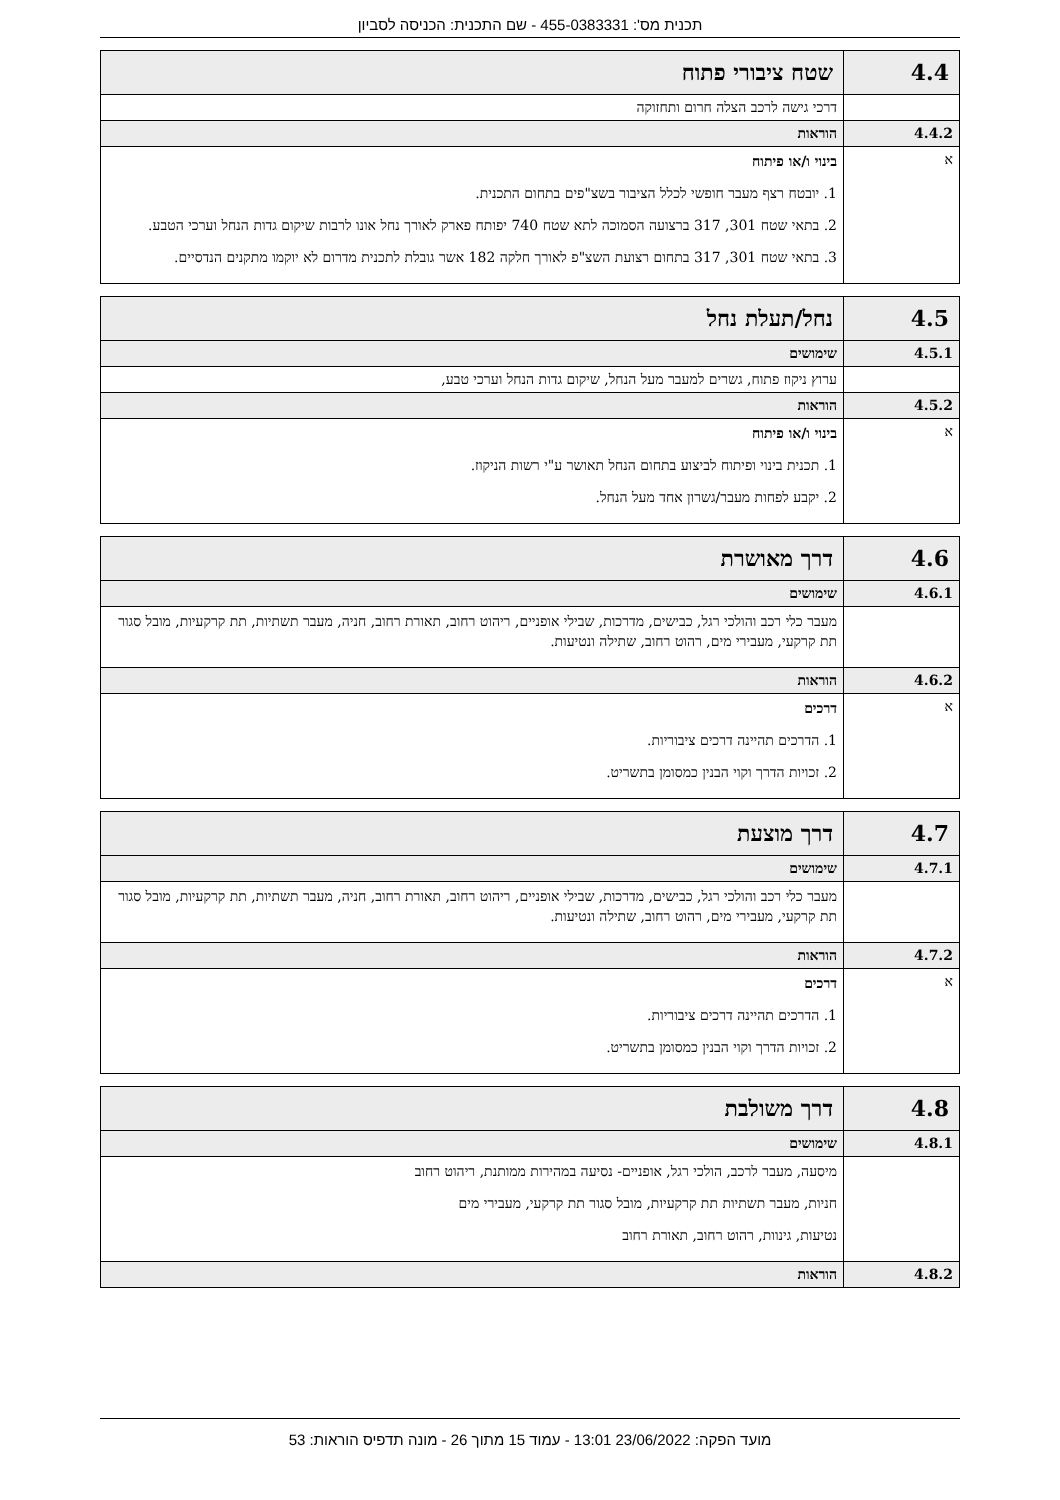תכנית מס': 455-0383331 - שם התכנית: הכניסה לסביון
| 4.4 | שטח ציבורי פתוח |
| | דרכי גישה לרכב הצלה חרום ותחזוקה |
| 4.4.2 | הוראות |
| א | בינוי ו/או פיתוח 1. יובטח רצף מעבר חופשי לכלל הציבור בשצ"פים בתחום התכנית. 2. בתאי שטח 301, 317 ברצועה הסמוכה לתא שטח 740 יפותח פארק לאורך נחל אונו לרבות שיקום גדות הנחל וערכי הטבע. 3. בתאי שטח 301, 317 בתחום רצועת השצ"פ לאורך חלקה 182 אשר גובלת לתכנית מדרום לא יוקמו מתקנים הנדסיים. |
| 4.5 | נחל/תעלת נחל |
| 4.5.1 | שימושים |
| | ערוץ ניקוז פתוח, גשרים למעבר מעל הנחל, שיקום גדות הנחל וערכי טבע, |
| 4.5.2 | הוראות |
| א | בינוי ו/או פיתוח 1. תכנית בינוי ופיתוח לביצוע בתחום הנחל תאושר ע"י רשות הניקוז. 2. יקבע לפחות מעבר/גשרון אחד מעל הנחל. |
| 4.6 | דרך מאושרת |
| 4.6.1 | שימושים |
| | מעבר כלי רכב והולכי רגל, כבישים, מדרכות, שבילי אופניים, ריהוט רחוב, תאורת רחוב, חניה, מעבר תשתיות, תת קרקעיות, מובל סגור תת קרקעי, מעבירי מים, רהוט רחוב, שתילה ונטיעות. |
| 4.6.2 | הוראות |
| א | דרכים 1. הדרכים תהיינה דרכים ציבוריות. 2. זכויות הדרך וקוי הבנין כמסומן בתשריט. |
| 4.7 | דרך מוצעת |
| 4.7.1 | שימושים |
| | מעבר כלי רכב והולכי רגל, כבישים, מדרכות, שבילי אופניים, ריהוט רחוב, תאורת רחוב, חניה, מעבר תשתיות, תת קרקעיות, מובל סגור תת קרקעי, מעבירי מים, רהוט רחוב, שתילה ונטיעות. |
| 4.7.2 | הוראות |
| א | דרכים 1. הדרכים תהיינה דרכים ציבוריות. 2. זכויות הדרך וקוי הבנין כמסומן בתשריט. |
| 4.8 | דרך משולבת |
| 4.8.1 | שימושים |
| | מיסעה, מעבר לרכב, הולכי רגל, אופניים- נסיעה במהירות ממותנת, ריהוט רחוב חניות, מעבר תשתיות תת קרקעיות, מובל סגור תת קרקעי, מעבירי מים נטיעות, גינוות, רהוט רחוב, תאורת רחוב |
| 4.8.2 | הוראות |
מועד הפקה: 23/06/2022 13:01 - עמוד 15 מתוך 26 - מונה תדפיס הוראות: 53